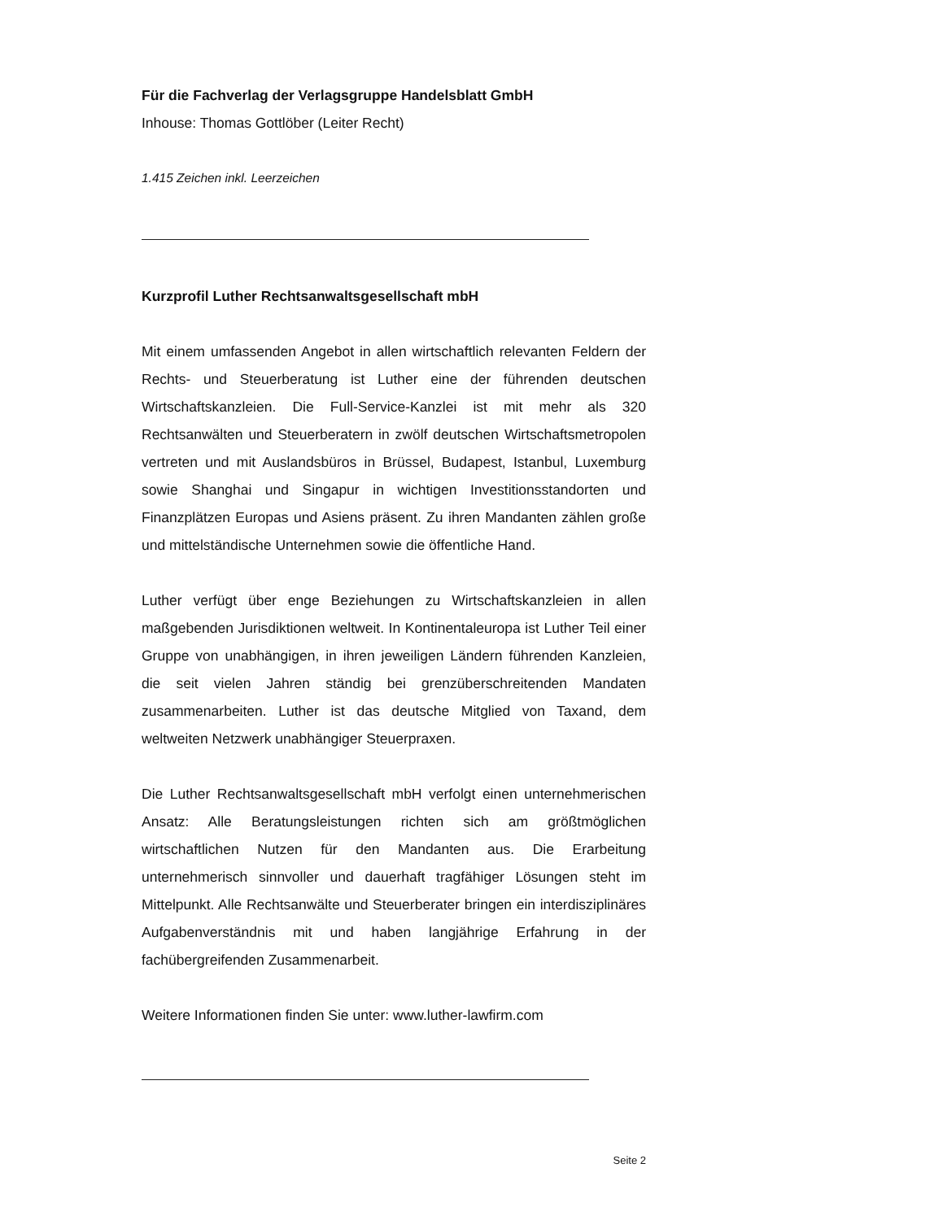Für die Fachverlag der Verlagsgruppe Handelsblatt GmbH
Inhouse: Thomas Gottlöber (Leiter Recht)
1.415 Zeichen inkl. Leerzeichen
Kurzprofil Luther Rechtsanwaltsgesellschaft mbH
Mit einem umfassenden Angebot in allen wirtschaftlich relevanten Feldern der Rechts- und Steuerberatung ist Luther eine der führenden deutschen Wirtschaftskanzleien. Die Full-Service-Kanzlei ist mit mehr als 320 Rechtsanwälten und Steuerberatern in zwölf deutschen Wirtschaftsmetropolen vertreten und mit Auslandsbüros in Brüssel, Budapest, Istanbul, Luxemburg sowie Shanghai und Singapur in wichtigen Investitionsstandorten und Finanzplätzen Europas und Asiens präsent. Zu ihren Mandanten zählen große und mittelständische Unternehmen sowie die öffentliche Hand.
Luther verfügt über enge Beziehungen zu Wirtschaftskanzleien in allen maßgebenden Jurisdiktionen weltweit. In Kontinentaleuropa ist Luther Teil einer Gruppe von unabhängigen, in ihren jeweiligen Ländern führenden Kanzleien, die seit vielen Jahren ständig bei grenzüberschreitenden Mandaten zusammenarbeiten. Luther ist das deutsche Mitglied von Taxand, dem weltweiten Netzwerk unabhängiger Steuerpraxen.
Die Luther Rechtsanwaltsgesellschaft mbH verfolgt einen unternehmerischen Ansatz: Alle Beratungsleistungen richten sich am größtmöglichen wirtschaftlichen Nutzen für den Mandanten aus. Die Erarbeitung unternehmerisch sinnvoller und dauerhaft tragfähiger Lösungen steht im Mittelpunkt. Alle Rechtsanwälte und Steuerberater bringen ein interdisziplinäres Aufgabenverständnis mit und haben langjährige Erfahrung in der fachübergreifenden Zusammenarbeit.
Weitere Informationen finden Sie unter: www.luther-lawfirm.com
Seite 2